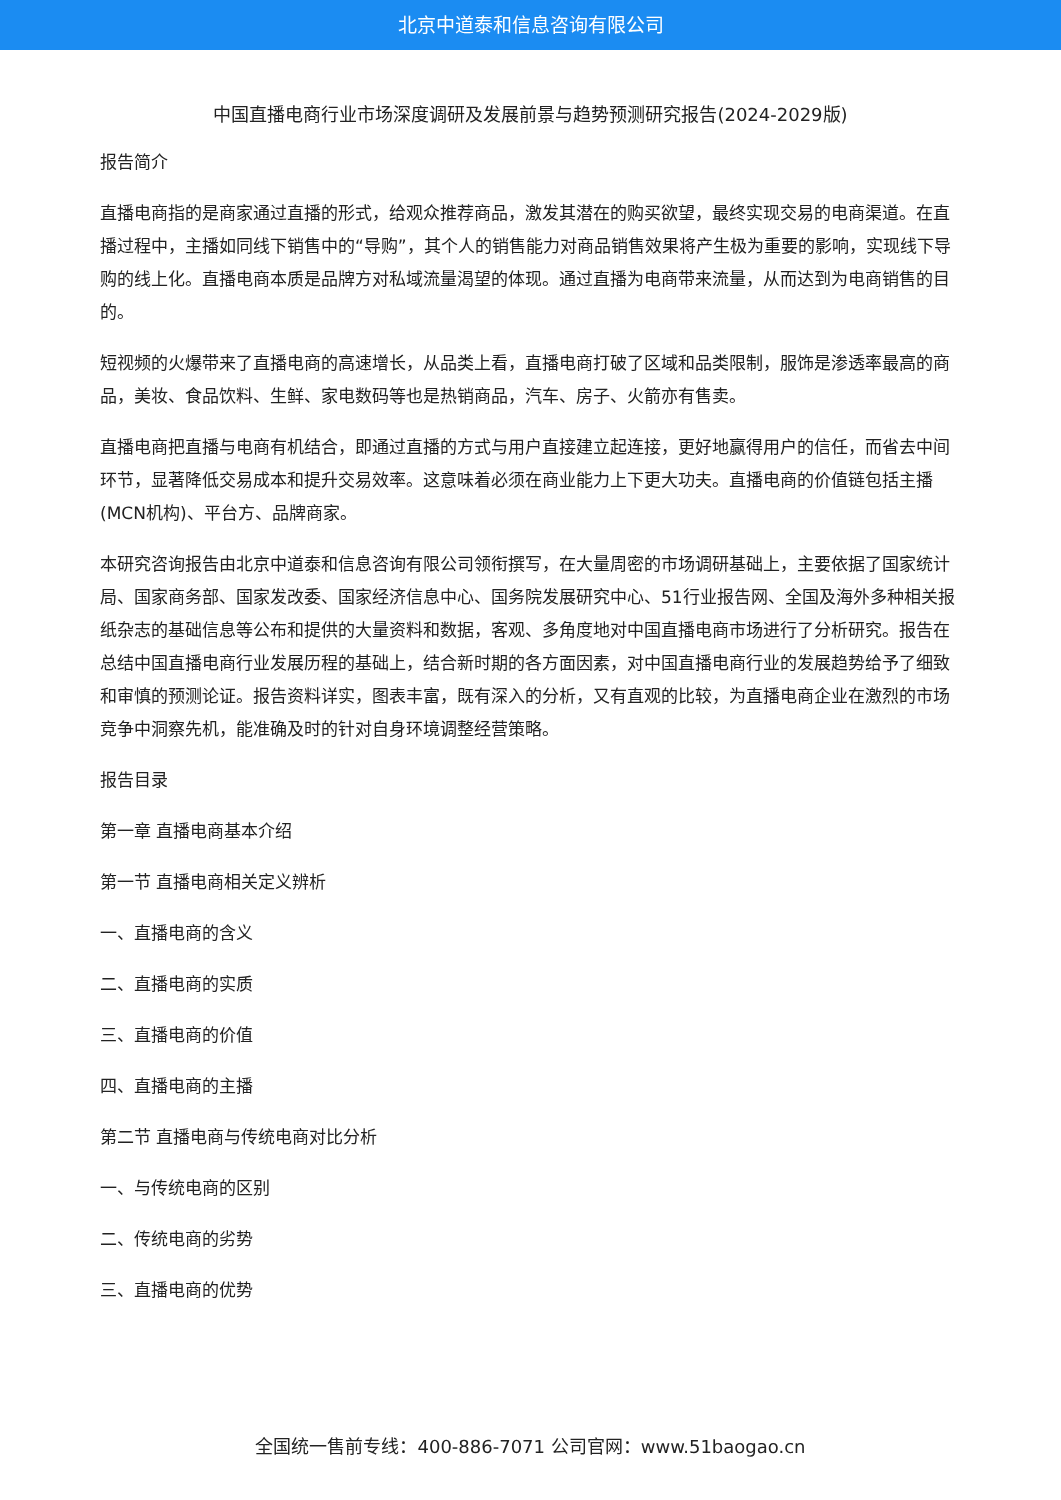北京中道泰和信息咨询有限公司
中国直播电商行业市场深度调研及发展前景与趋势预测研究报告(2024-2029版)
报告简介
直播电商指的是商家通过直播的形式，给观众推荐商品，激发其潜在的购买欲望，最终实现交易的电商渠道。在直播过程中，主播如同线下销售中的“导购”，其个人的销售能力对商品销售效果将产生极为重要的影响，实现线下导购的线上化。直播电商本质是品牌方对私域流量渴望的体现。通过直播为电商带来流量，从而达到为电商销售的目的。
短视频的火爆带来了直播电商的高速增长，从品类上看，直播电商打破了区域和品类限制，服饰是渗透率最高的商品，美妆、食品饮料、生鲜、家电数码等也是热销商品，汽车、房子、火箭亦有售卖。
直播电商把直播与电商有机结合，即通过直播的方式与用户直接建立起连接，更好地赢得用户的信任，而省去中间环节，显著降低交易成本和提升交易效率。这意味着必须在商业能力上下更大功夫。直播电商的价值链包括主播(MCN机构)、平台方、品牌商家。
本研究咨询报告由北京中道泰和信息咨询有限公司领衔撰写，在大量周密的市场调研基础上，主要依据了国家统计局、国家商务部、国家发改委、国家经济信息中心、国务院发展研究中心、51行业报告网、全国及海外多种相关报纸杂志的基础信息等公布和提供的大量资料和数据，客观、多角度地对中国直播电商市场进行了分析研究。报告在总结中国直播电商行业发展历程的基础上，结合新时期的各方面因素，对中国直播电商行业的发展趋势给予了细致和审慎的预测论证。报告资料详实，图表丰富，既有深入的分析，又有直观的比较，为直播电商企业在激烈的市场竞争中洞察先机，能准确及时的针对自身环境调整经营策略。
报告目录
第一章 直播电商基本介绍
第一节 直播电商相关定义辨析
一、直播电商的含义
二、直播电商的实质
三、直播电商的价值
四、直播电商的主播
第二节 直播电商与传统电商对比分析
一、与传统电商的区别
二、传统电商的劣势
三、直播电商的优势
全国统一售前专线：400-886-7071 公司官网：www.51baogao.cn